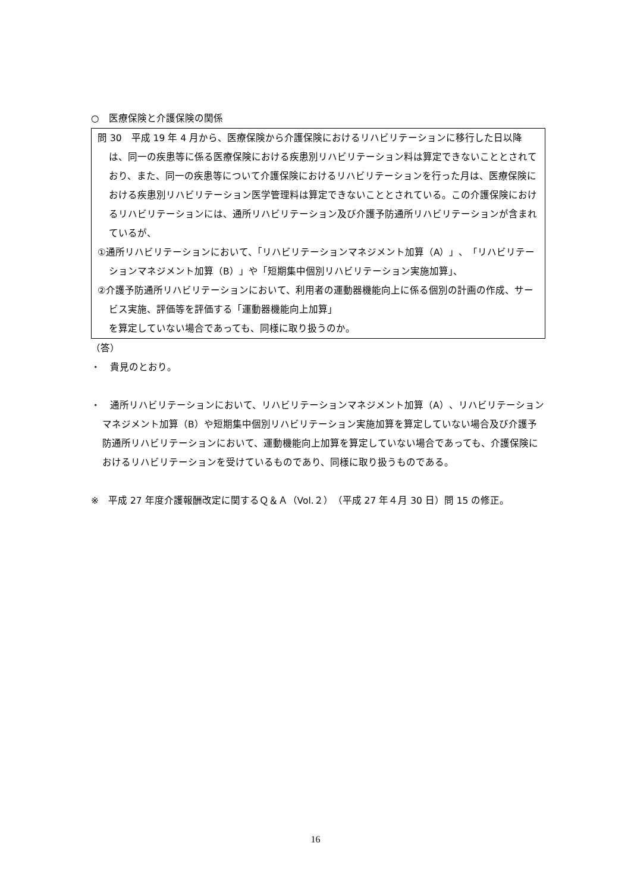○　医療保険と介護保険の関係
問 30　平成 19 年 4 月から、医療保険から介護保険におけるリハビリテーションに移行した日以降は、同一の疾患等に係る医療保険における疾患別リハビリテーション料は算定できないこととされており、また、同一の疾患等について介護保険におけるリハビリテーションを行った月は、医療保険における疾患別リハビリテーション医学管理料は算定できないこととされている。この介護保険におけるリハビリテーションには、通所リハビリテーション及び介護予防通所リハビリテーションが含まれているが、
①通所リハビリテーションにおいて、「リハビリテーションマネジメント加算（A）」、「リハビリテーションマネジメント加算（B）」や「短期集中個別リハビリテーション実施加算」、
②介護予防通所リハビリテーションにおいて、利用者の運動器機能向上に係る個別の計画の作成、サービス実施、評価等を評価する「運動器機能向上加算」
を算定していない場合であっても、同様に取り扱うのか。
（答）
・　貴見のとおり。
・　通所リハビリテーションにおいて、リハビリテーションマネジメント加算（A）、リハビリテーションマネジメント加算（B）や短期集中個別リハビリテーション実施加算を算定していない場合及び介護予防通所リハビリテーションにおいて、運動機能向上加算を算定していない場合であっても、介護保険におけるリハビリテーションを受けているものであり、同様に取り扱うものである。
※　平成 27 年度介護報酬改定に関するＱ＆Ａ（Vol.２）（平成 27 年４月 30 日）問 15 の修正。
16